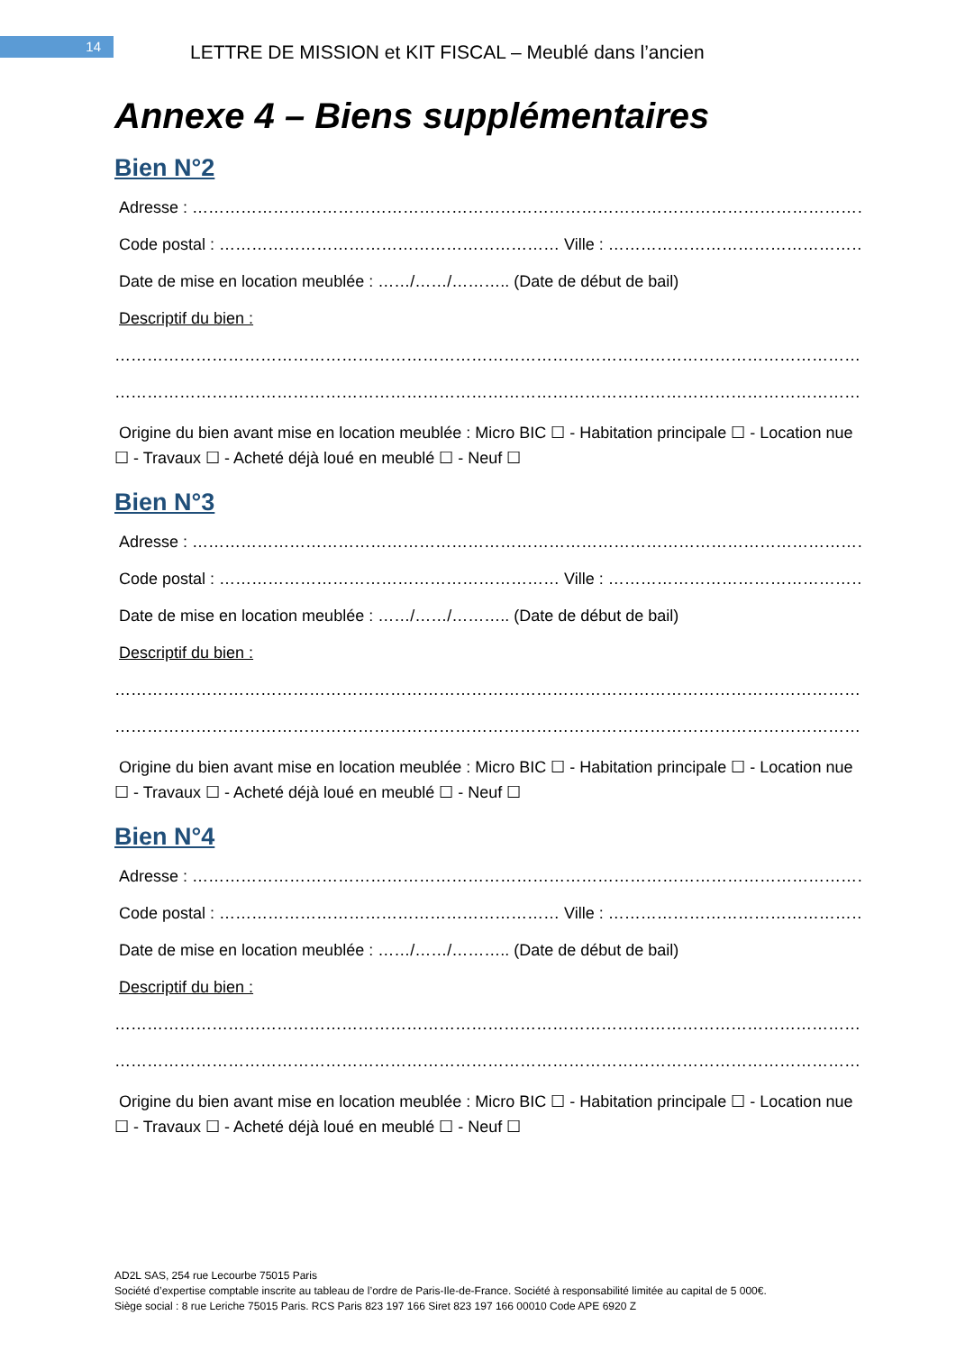14
LETTRE DE MISSION et KIT FISCAL – Meublé dans l’ancien
Annexe 4 – Biens supplémentaires
Bien N°2
Adresse : ……………………………………………………………………………………………………………………………
Code postal : ……………………………………………………… Ville : ………………………………………………….
Date de mise en location meublée : ……/……/……….. (Date de début de bail)
Descriptif du bien :
……………………………………………………………………………………………………………………………………
…………………………………………………………………………………………………………………………
Origine du bien avant mise en location meublée : Micro BIC ☐ - Habitation principale ☐ - Location nue ☐ - Travaux ☐ - Acheté déjà loué en meublé ☐ - Neuf ☐
Bien N°3
Adresse : ……………………………………………………………………………………………………………………………
Code postal : ……………………………………………………… Ville : ………………………………………………….
Date de mise en location meublée : ……/……/……….. (Date de début de bail)
Descriptif du bien :
……………………………………………………………………………………………………………………………………
…………………………………………………………………………………………………………………………
Origine du bien avant mise en location meublée : Micro BIC ☐ - Habitation principale ☐ - Location nue ☐ - Travaux ☐ - Acheté déjà loué en meublé ☐ - Neuf ☐
Bien N°4
Adresse : ……………………………………………………………………………………………………………………………
Code postal : ……………………………………………………… Ville : ………………………………………………….
Date de mise en location meublée : ……/……/……….. (Date de début de bail)
Descriptif du bien :
……………………………………………………………………………………………………………………………………
…………………………………………………………………………………………………………………………
Origine du bien avant mise en location meublée : Micro BIC ☐ - Habitation principale ☐ - Location nue ☐ - Travaux ☐ - Acheté déjà loué en meublé ☐ - Neuf ☐
AD2L SAS, 254 rue Lecourbe 75015 Paris
Société d’expertise comptable inscrite au tableau de l’ordre de Paris-Ile-de-France. Société à responsabilité limitée au capital de 5 000€.
Siège social : 8 rue Leriche 75015 Paris. RCS Paris 823 197 166 Siret 823 197 166 00010 Code APE 6920 Z